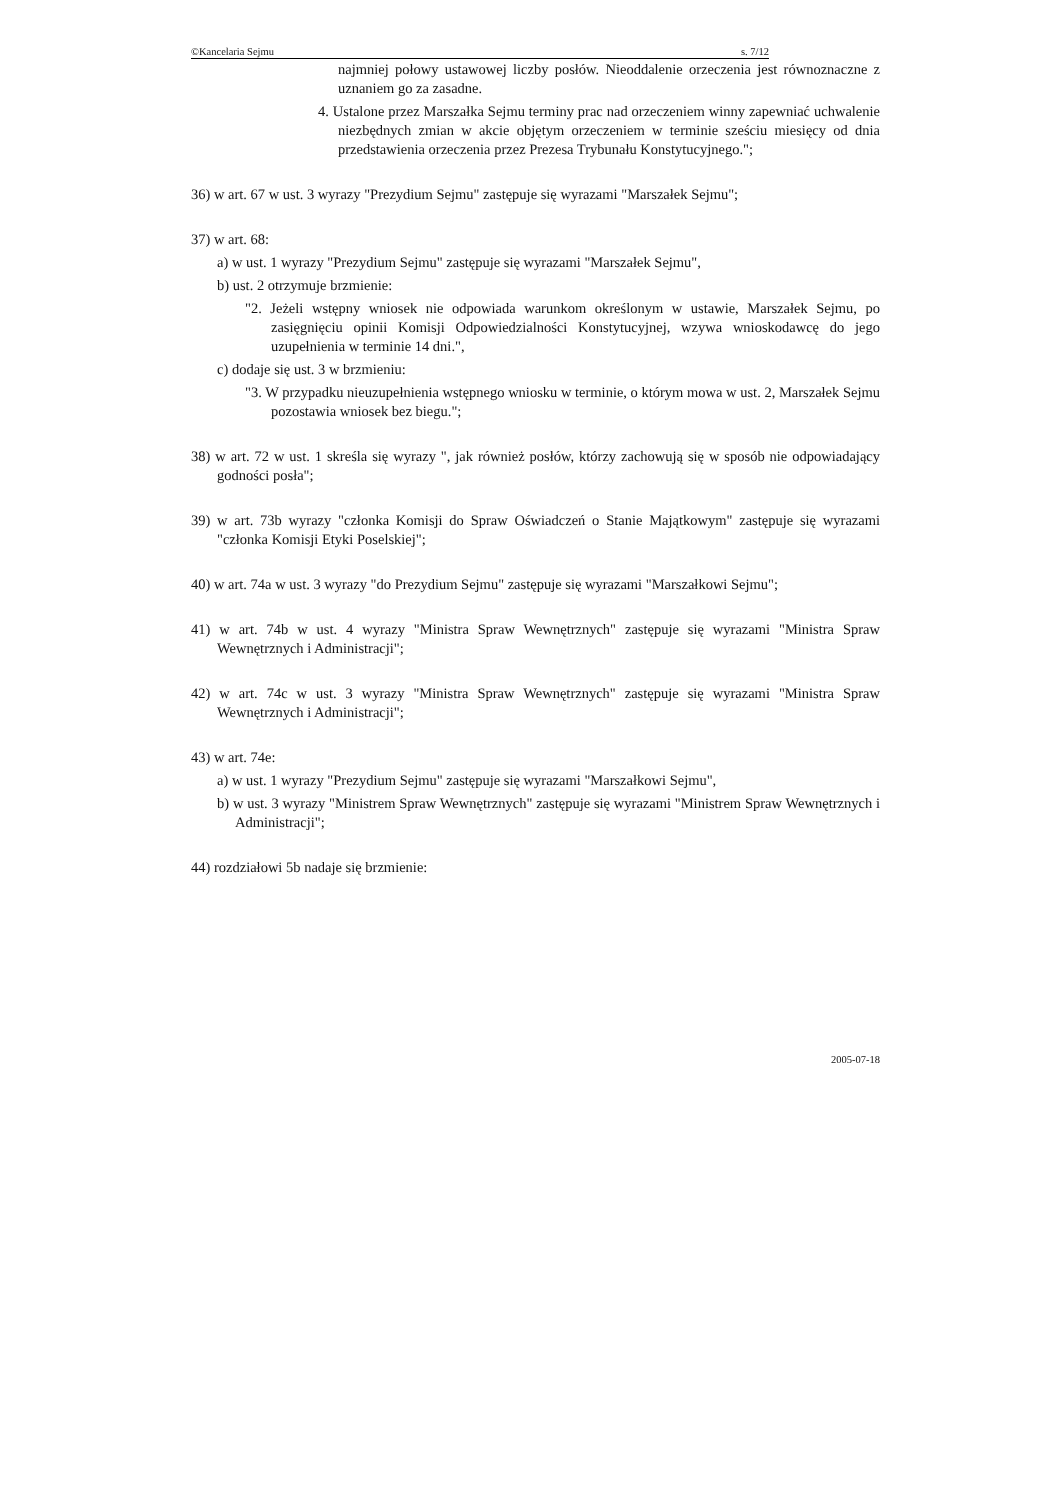©Kancelaria Sejmu s. 7/12
najmniej połowy ustawowej liczby posłów. Nieoddalenie orzeczenia jest równoznaczne z uznaniem go za zasadne.
4. Ustalone przez Marszałka Sejmu terminy prac nad orzeczeniem winny zapewniać uchwalenie niezbędnych zmian w akcie objętym orzeczeniem w terminie sześciu miesięcy od dnia przedstawienia orzeczenia przez Prezesa Trybunału Konstytucyjnego.";
36) w art. 67 w ust. 3 wyrazy "Prezydium Sejmu" zastępuje się wyrazami "Marszałek Sejmu";
37) w art. 68:
a) w ust. 1 wyrazy "Prezydium Sejmu" zastępuje się wyrazami "Marszałek Sejmu",
b) ust. 2 otrzymuje brzmienie:
"2. Jeżeli wstępny wniosek nie odpowiada warunkom określonym w ustawie, Marszałek Sejmu, po zasięgnięciu opinii Komisji Odpowiedzialności Konstytucyjnej, wzywa wnioskodawcę do jego uzupełnienia w terminie 14 dni.",
c) dodaje się ust. 3 w brzmieniu:
"3. W przypadku nieuzupełnienia wstępnego wniosku w terminie, o którym mowa w ust. 2, Marszałek Sejmu pozostawia wniosek bez biegu.";
38) w art. 72 w ust. 1 skreśla się wyrazy ", jak również posłów, którzy zachowują się w sposób nie odpowiadający godności posła";
39) w art. 73b wyrazy "członka Komisji do Spraw Oświadczeń o Stanie Majątkowym" zastępuje się wyrazami "członka Komisji Etyki Poselskiej";
40) w art. 74a w ust. 3 wyrazy "do Prezydium Sejmu" zastępuje się wyrazami "Marszałkowi Sejmu";
41) w art. 74b w ust. 4 wyrazy "Ministra Spraw Wewnętrznych" zastępuje się wyrazami "Ministra Spraw Wewnętrznych i Administracji";
42) w art. 74c w ust. 3 wyrazy "Ministra Spraw Wewnętrznych" zastępuje się wyrazami "Ministra Spraw Wewnętrznych i Administracji";
43) w art. 74e:
a) w ust. 1 wyrazy "Prezydium Sejmu" zastępuje się wyrazami "Marszałkowi Sejmu",
b) w ust. 3 wyrazy "Ministrem Spraw Wewnętrznych" zastępuje się wyrazami "Ministrem Spraw Wewnętrznych i Administracji";
44) rozdziałowi 5b nadaje się brzmienie:
2005-07-18